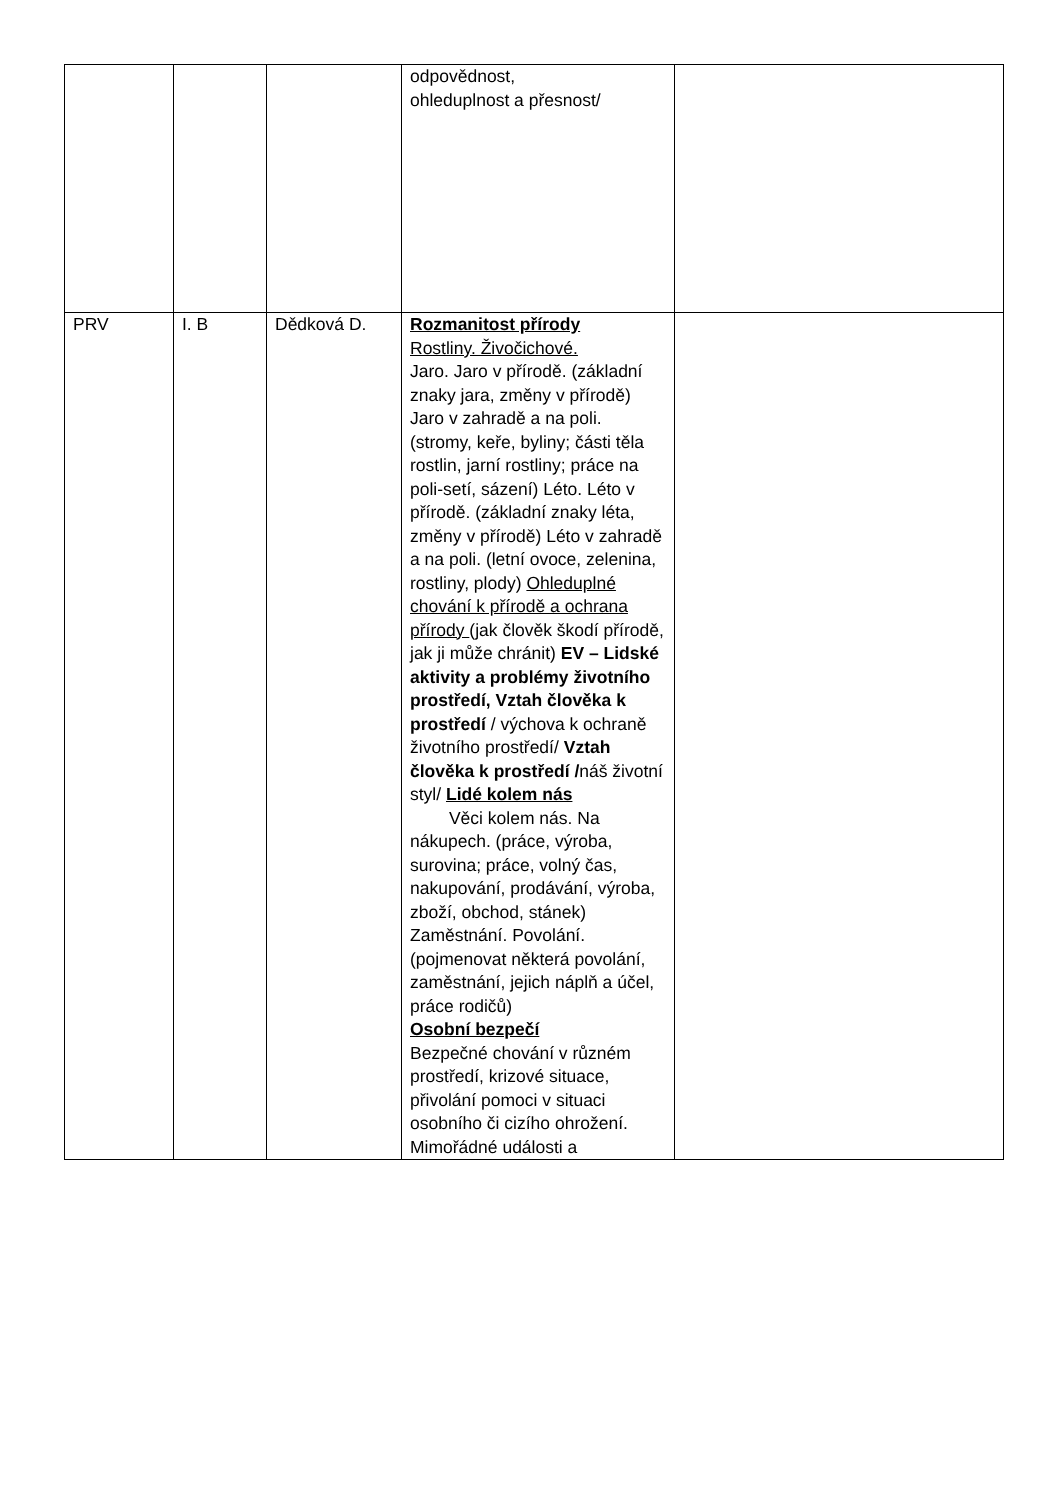| | | | odpovědnost, ohleduplnost a přesnost/ | |
| PRV | I. B | Dědková D. | Rozmanitost přírody Rostliny. Živočichové. Jaro. Jaro v přírodě. (základní znaky jara, změny v přírodě) Jaro v zahradě a na poli. (stromy, keře, byliny; části těla rostlin, jarní rostliny; práce na poli-setí, sázení) Léto. Léto v přírodě. (základní znaky léta, změny v přírodě) Léto v zahradě a na poli. (letní ovoce, zelenina, rostliny, plody) Ohleduplné chování k přírodě a ochrana přírody (jak člověk škodí přírodě, jak ji může chránit) EV – Lidské aktivity a problémy životního prostředí, Vztah člověka k prostředí / výchova k ochraně životního prostředí/ Vztah člověka k prostředí / náš životní styl/ Lidé kolem nás Věci kolem nás. Na nákupech. (práce, výroba, surovina; práce, volný čas, nakupování, prodávání, výroba, zboží, obchod, stánek) Zaměstnání. Povolání. (pojmenovat některá povolání, zaměstnání, jejich náplň a účel, práce rodičů) Osobní bezpečí Bezpečné chování v různém prostředí, krizové situace, přivolání pomoci v situaci osobního či cizího ohrožení. Mimořádné události a | |